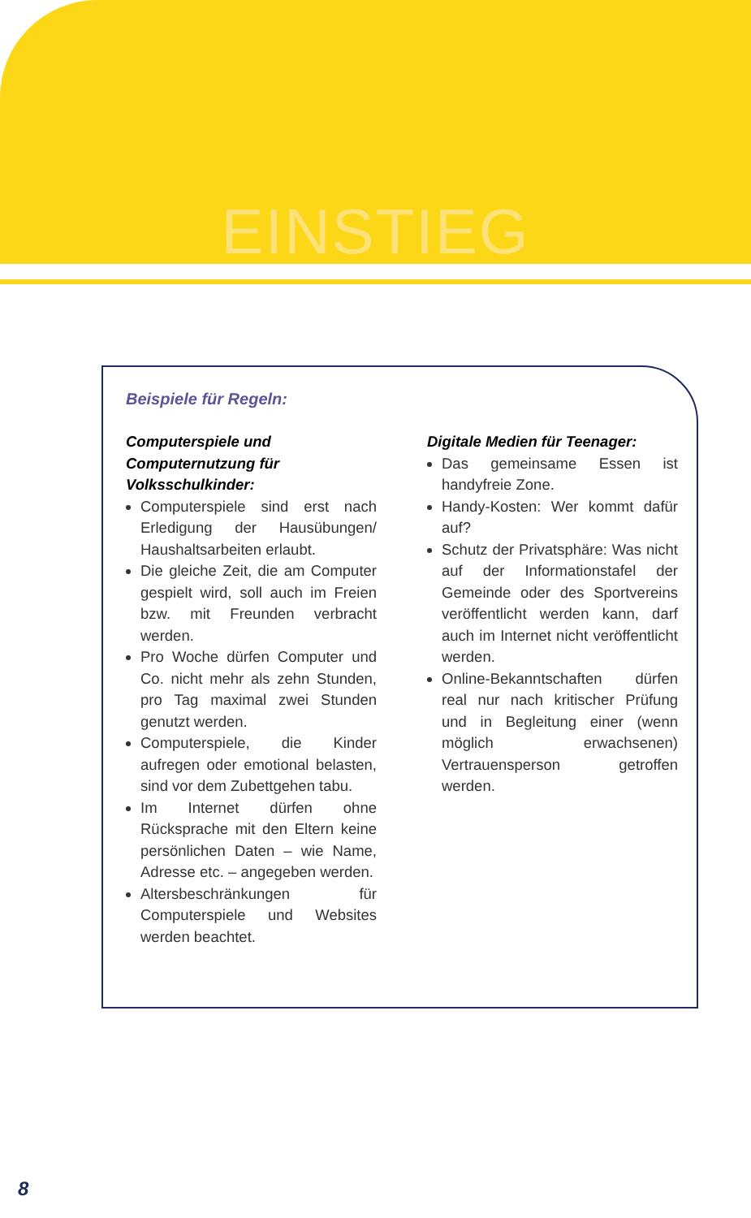EINSTIEG
Beispiele für Regeln:
Computerspiele und Computernutzung für Volksschulkinder:
Computerspiele sind erst nach Erledigung der Hausübungen/ Haushaltsarbeiten erlaubt.
Die gleiche Zeit, die am Computer gespielt wird, soll auch im Freien bzw. mit Freunden verbracht werden.
Pro Woche dürfen Computer und Co. nicht mehr als zehn Stunden, pro Tag maximal zwei Stunden genutzt werden.
Computerspiele, die Kinder aufregen oder emotional belasten, sind vor dem Zubettgehen tabu.
Im Internet dürfen ohne Rücksprache mit den Eltern keine persönlichen Daten – wie Name, Adresse etc. – angegeben werden.
Altersbeschränkungen für Computerspiele und Websites werden beachtet.
Digitale Medien für Teenager:
Das gemeinsame Essen ist handyfreie Zone.
Handy-Kosten: Wer kommt dafür auf?
Schutz der Privatsphäre: Was nicht auf der Informationstafel der Gemeinde oder des Sportvereins veröffentlicht werden kann, darf auch im Internet nicht veröffentlicht werden.
Online-Bekanntschaften dürfen real nur nach kritischer Prüfung und in Begleitung einer (wenn möglich erwachsenen) Vertrauensperson getroffen werden.
8